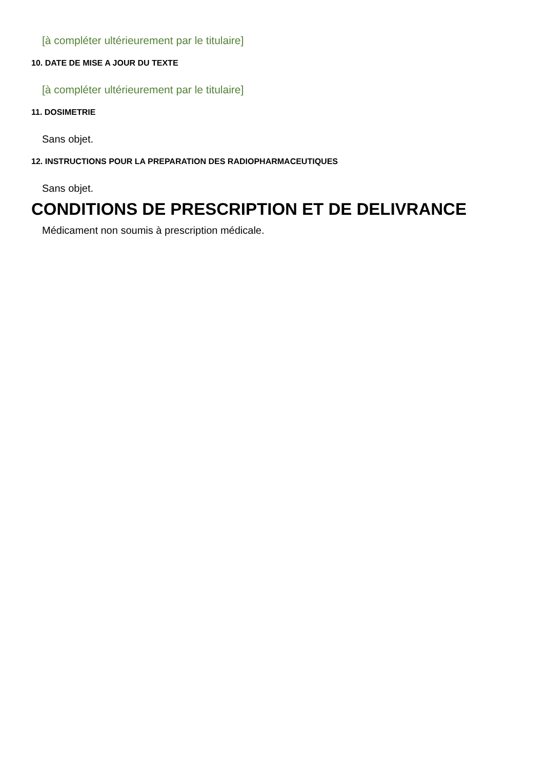[à compléter ultérieurement par le titulaire]
10. DATE DE MISE A JOUR DU TEXTE
[à compléter ultérieurement par le titulaire]
11. DOSIMETRIE
Sans objet.
12. INSTRUCTIONS POUR LA PREPARATION DES RADIOPHARMACEUTIQUES
Sans objet.
CONDITIONS DE PRESCRIPTION ET DE DELIVRANCE
Médicament non soumis à prescription médicale.